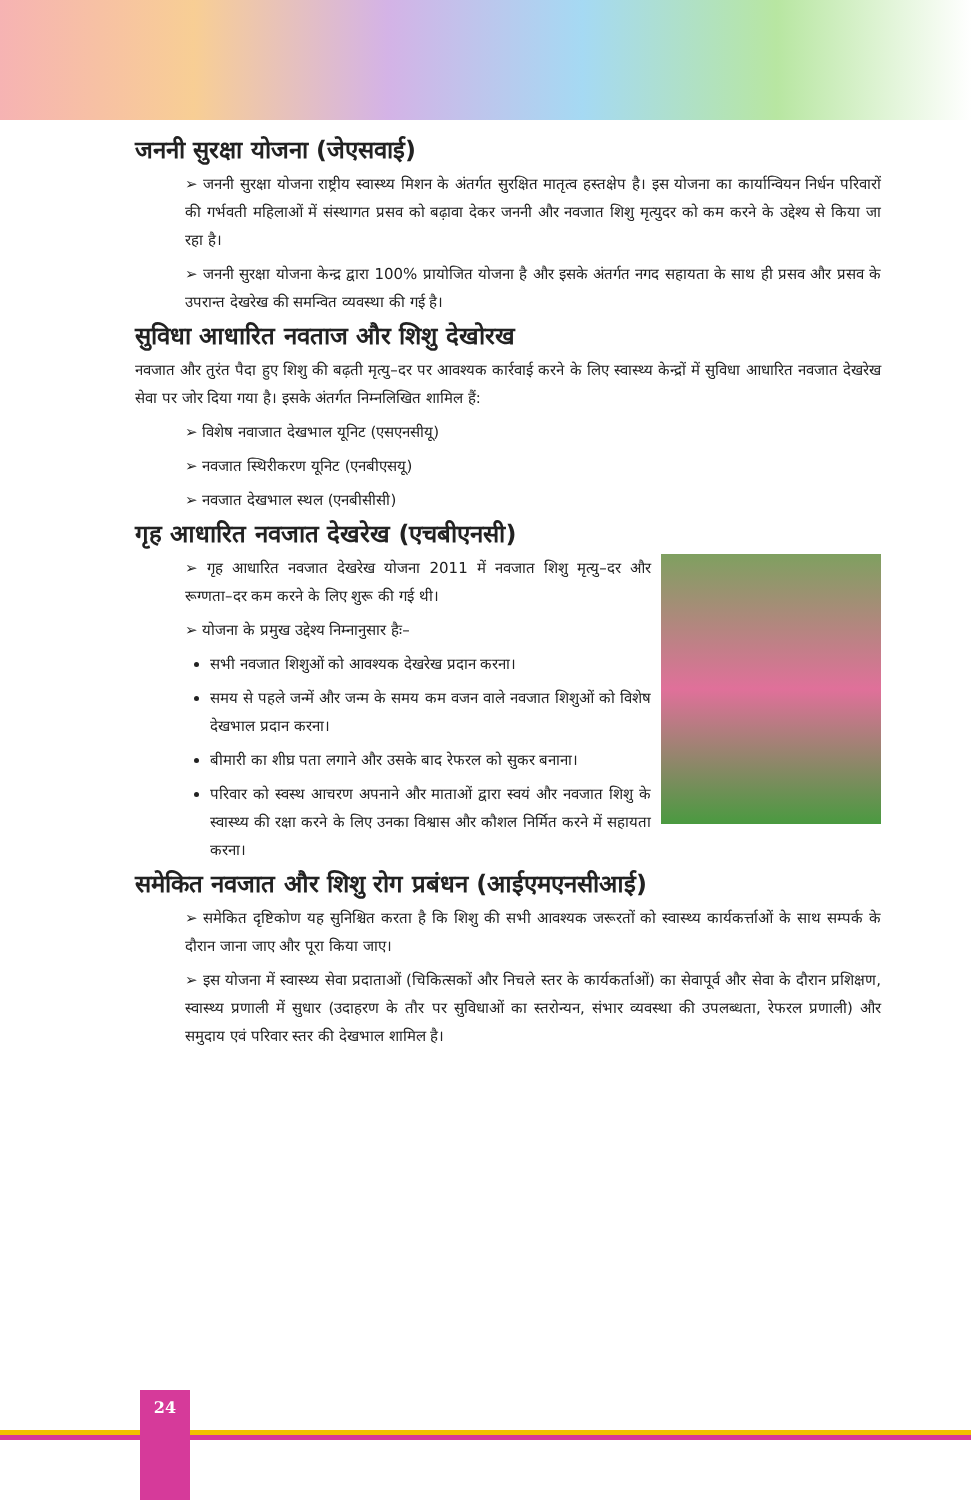जननी सुरक्षा योजना (जेएसवाई)
➢ जननी सुरक्षा योजना राष्ट्रीय स्वास्थ्य मिशन के अंतर्गत सुरक्षित मातृत्व हस्तक्षेप है। इस योजना का कार्यान्वियन निर्धन परिवारों की गर्भवती महिलाओं में संस्थागत प्रसव को बढ़ावा देकर जननी और नवजात शिशु मृत्युदर को कम करने के उद्देश्य से किया जा रहा है।
➢ जननी सुरक्षा योजना केन्द्र द्वारा 100% प्रायोजित योजना है और इसके अंतर्गत नगद सहायता के साथ ही प्रसव और प्रसव के उपरान्त देखरेख की समन्वित व्यवस्था की गई है।
सुविधा आधारित नवताज और शिशु देखोरख
नवजात और तुरंत पैदा हुए शिशु की बढ़ती मृत्यु–दर पर आवश्यक कार्रवाई करने के लिए स्वास्थ्य केन्द्रों में सुविधा आधारित नवजात देखरेख सेवा पर जोर दिया गया है। इसके अंतर्गत निम्नलिखित शामिल हैं:
➢ विशेष नवाजात देखभाल यूनिट (एसएनसीयू)
➢ नवजात स्थिरीकरण यूनिट (एनबीएसयू)
➢ नवजात देखभाल स्थल (एनबीसीसी)
गृह आधारित नवजात देखरेख (एचबीएनसी)
➢ गृह आधारित नवजात देखरेख योजना 2011 में नवजात शिशु मृत्यु–दर और रूग्णता–दर कम करने के लिए शुरू की गई थी।
➢ योजना के प्रमुख उद्देश्य निम्नानुसार हैः–
सभी नवजात शिशुओं को आवश्यक देखरेख प्रदान करना।
समय से पहले जन्में और जन्म के समय कम वजन वाले नवजात शिशुओं को विशेष देखभाल प्रदान करना।
बीमारी का शीघ्र पता लगाने और उसके बाद रेफरल को सुकर बनाना।
परिवार को स्वस्थ आचरण अपनाने और माताओं द्वारा स्वयं और नवजात शिशु के स्वास्थ्य की रक्षा करने के लिए उनका विश्वास और कौशल निर्मित करने में सहायता करना।
समेकित नवजात और शिशु रोग प्रबंधन (आईएमएनसीआई)
➢ समेकित दृष्टिकोण यह सुनिश्चित करता है कि शिशु की सभी आवश्यक जरूरतों को स्वास्थ्य कार्यकर्त्ताओं के साथ सम्पर्क के दौरान जाना जाए और पूरा किया जाए।
➢ इस योजना में स्वास्थ्य सेवा प्रदाताओं (चिकित्सकों और निचले स्तर के कार्यकर्ताओं) का सेवापूर्व और सेवा के दौरान प्रशिक्षण, स्वास्थ्य प्रणाली में सुधार (उदाहरण के तौर पर सुविधाओं का स्तरोन्यन, संभार व्यवस्था की उपलब्धता, रेफरल प्रणाली) और समुदाय एवं परिवार स्तर की देखभाल शामिल है।
24